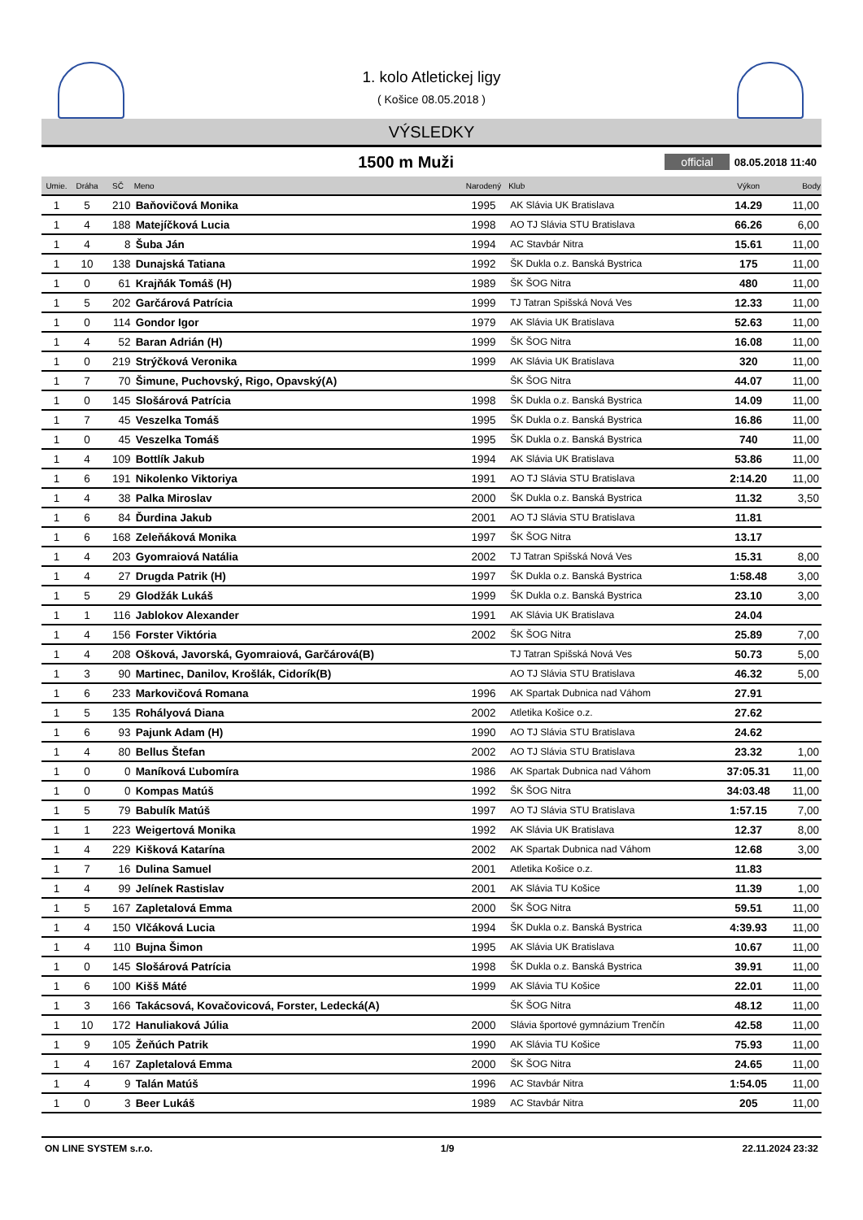1. kolo Atletickej ligy
( Košice 08.05.2018 )
VÝSLEDKY
1500 m Muži
official 08.05.2018 11:40
| Umie. | Dráha | SČ | Meno | Narodený | Klub | Výkon | Body |
| --- | --- | --- | --- | --- | --- | --- | --- |
| 1 | 5 | 210 | Baňovičová Monika | 1995 | AK Slávia UK Bratislava | 14.29 | 11,00 |
| 1 | 4 | 188 | Matejíčková Lucia | 1998 | AO TJ Slávia STU Bratislava | 66.26 | 6,00 |
| 1 | 4 | 8 | Šuba Ján | 1994 | AC Stavbár Nitra | 15.61 | 11,00 |
| 1 | 10 | 138 | Dunajská Tatiana | 1992 | ŠK Dukla o.z. Banská Bystrica | 175 | 11,00 |
| 1 | 0 | 61 | Krajňák Tomáš (H) | 1989 | ŠK ŠOG Nitra | 480 | 11,00 |
| 1 | 5 | 202 | Garčárová Patrícia | 1999 | TJ Tatran Spišská Nová Ves | 12.33 | 11,00 |
| 1 | 0 | 114 | Gondor Igor | 1979 | AK Slávia UK Bratislava | 52.63 | 11,00 |
| 1 | 4 | 52 | Baran Adrián (H) | 1999 | ŠK ŠOG Nitra | 16.08 | 11,00 |
| 1 | 0 | 219 | Strýčková Veronika | 1999 | AK Slávia UK Bratislava | 320 | 11,00 |
| 1 | 7 | 70 | Šimune, Puchovský, Rigo, Opavský(A) | | ŠK ŠOG Nitra | 44.07 | 11,00 |
| 1 | 0 | 145 | Slošárová Patrícia | 1998 | ŠK Dukla o.z. Banská Bystrica | 14.09 | 11,00 |
| 1 | 7 | 45 | Veszelka Tomáš | 1995 | ŠK Dukla o.z. Banská Bystrica | 16.86 | 11,00 |
| 1 | 0 | 45 | Veszelka Tomáš | 1995 | ŠK Dukla o.z. Banská Bystrica | 740 | 11,00 |
| 1 | 4 | 109 | Bottlík Jakub | 1994 | AK Slávia UK Bratislava | 53.86 | 11,00 |
| 1 | 6 | 191 | Nikolenko Viktoriya | 1991 | AO TJ Slávia STU Bratislava | 2:14.20 | 11,00 |
| 1 | 4 | 38 | Palka Miroslav | 2000 | ŠK Dukla o.z. Banská Bystrica | 11.32 | 3,50 |
| 1 | 6 | 84 | Ďurdina Jakub | 2001 | AO TJ Slávia STU Bratislava | 11.81 | |
| 1 | 6 | 168 | Zeleňáková Monika | 1997 | ŠK ŠOG Nitra | 13.17 | |
| 1 | 4 | 203 | Gyomraiová Natália | 2002 | TJ Tatran Spišská Nová Ves | 15.31 | 8,00 |
| 1 | 4 | 27 | Drugda Patrik (H) | 1997 | ŠK Dukla o.z. Banská Bystrica | 1:58.48 | 3,00 |
| 1 | 5 | 29 | Glodžák Lukáš | 1999 | ŠK Dukla o.z. Banská Bystrica | 23.10 | 3,00 |
| 1 | 1 | 116 | Jablokov Alexander | 1991 | AK Slávia UK Bratislava | 24.04 | |
| 1 | 4 | 156 | Forster Viktória | 2002 | ŠK ŠOG Nitra | 25.89 | 7,00 |
| 1 | 4 | 208 | Ošková, Javorská, Gyomraiová, Garčárová(B) | | TJ Tatran Spišská Nová Ves | 50.73 | 5,00 |
| 1 | 3 | 90 | Martinec, Danilov, Krošlák, Cidorík(B) | | AO TJ Slávia STU Bratislava | 46.32 | 5,00 |
| 1 | 6 | 233 | Markovičová Romana | 1996 | AK Spartak Dubnica nad Váhom | 27.91 | |
| 1 | 5 | 135 | Rohályová Diana | 2002 | Atletika Košice o.z. | 27.62 | |
| 1 | 6 | 93 | Pajunk Adam (H) | 1990 | AO TJ Slávia STU Bratislava | 24.62 | |
| 1 | 4 | 80 | Bellus Štefan | 2002 | AO TJ Slávia STU Bratislava | 23.32 | 1,00 |
| 1 | 0 | 0 | Maníková Ľubomíra | 1986 | AK Spartak Dubnica nad Váhom | 37:05.31 | 11,00 |
| 1 | 0 | 0 | Kompas Matúš | 1992 | ŠK ŠOG Nitra | 34:03.48 | 11,00 |
| 1 | 5 | 79 | Babulík Matúš | 1997 | AO TJ Slávia STU Bratislava | 1:57.15 | 7,00 |
| 1 | 1 | 223 | Weigertová Monika | 1992 | AK Slávia UK Bratislava | 12.37 | 8,00 |
| 1 | 4 | 229 | Kišková Katarína | 2002 | AK Spartak Dubnica nad Váhom | 12.68 | 3,00 |
| 1 | 7 | 16 | Dulina Samuel | 2001 | Atletika Košice o.z. | 11.83 | |
| 1 | 4 | 99 | Jelínek Rastislav | 2001 | AK Slávia TU Košice | 11.39 | 1,00 |
| 1 | 5 | 167 | Zapletalová Emma | 2000 | ŠK ŠOG Nitra | 59.51 | 11,00 |
| 1 | 4 | 150 | Vlčáková Lucia | 1994 | ŠK Dukla o.z. Banská Bystrica | 4:39.93 | 11,00 |
| 1 | 4 | 110 | Bujna Šimon | 1995 | AK Slávia UK Bratislava | 10.67 | 11,00 |
| 1 | 0 | 145 | Slošárová Patrícia | 1998 | ŠK Dukla o.z. Banská Bystrica | 39.91 | 11,00 |
| 1 | 6 | 100 | Kišš Máté | 1999 | AK Slávia TU Košice | 22.01 | 11,00 |
| 1 | 3 | 166 | Takácsová, Kovačovicová, Forster, Ledecká(A) | | ŠK ŠOG Nitra | 48.12 | 11,00 |
| 1 | 10 | 172 | Hanuliaková Júlia | 2000 | Slávia športové gymnázium Trenčín | 42.58 | 11,00 |
| 1 | 9 | 105 | Žeňúch Patrik | 1990 | AK Slávia TU Košice | 75.93 | 11,00 |
| 1 | 4 | 167 | Zapletalová Emma | 2000 | ŠK ŠOG Nitra | 24.65 | 11,00 |
| 1 | 4 | 9 | Talán Matúš | 1996 | AC Stavbár Nitra | 1:54.05 | 11,00 |
| 1 | 0 | 3 | Beer Lukáš | 1989 | AC Stavbár Nitra | 205 | 11,00 |
ON LINE SYSTEM s.r.o. 1/9 22.11.2024 23:32